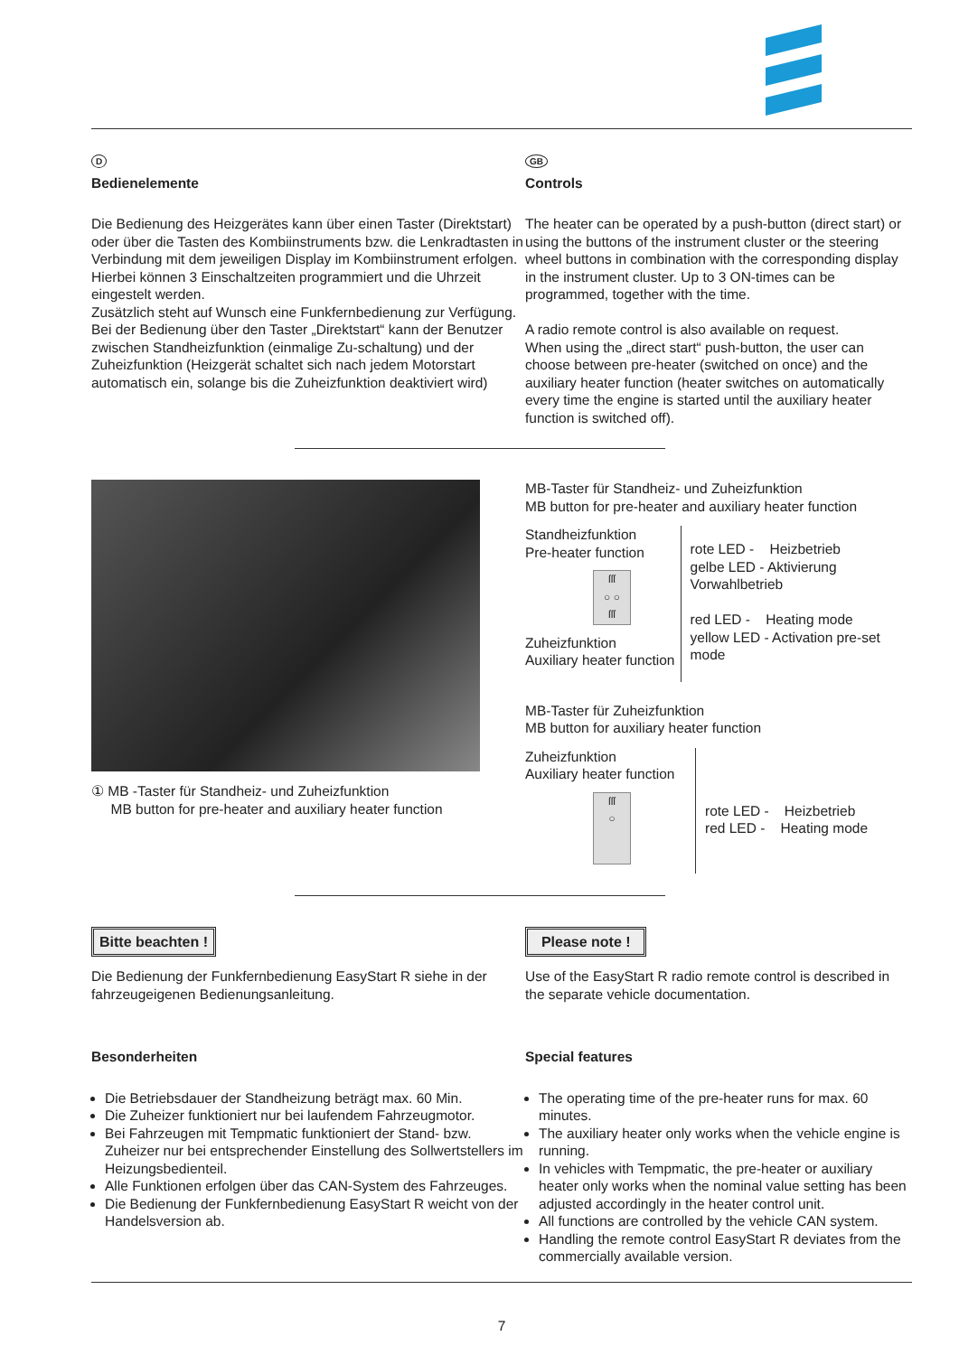D
Bedienelemente
Die Bedienung des Heizgerätes kann über einen Taster (Direktstart) oder über die Tasten des Kombiinstruments bzw. die Lenkradtasten in Verbindung mit dem jeweiligen Display im Kombiinstrument erfolgen.
Hierbei können 3 Einschaltzeiten programmiert und die Uhrzeit eingestelt werden.
Zusätzlich steht auf Wunsch eine Funkfernbedienung zur Verfügung.
Bei der Bedienung über den Taster „Direktstart“ kann der Benutzer zwischen Standheizfunktion (einmalige Zu-schaltung) und der Zuheizfunktion (Heizgerät schaltet sich nach jedem Motorstart automatisch ein, solange bis die Zuheizfunktion deaktiviert wird)
GB
Controls
The heater can be operated by a push-button (direct start) or using the buttons of the instrument cluster or the steering wheel buttons in combination with the corresponding display in the instrument cluster. Up to 3 ON-times can be programmed, together with the time.
A radio remote control is also available on request.
When using the „direct start“ push-button, the user can choose between pre-heater (switched on once) and the auxiliary heater function (heater switches on automatically every time the engine is started until the auxiliary heater function is switched off).
① MB -Taster für Standheiz- und Zuheizfunktion
MB button for pre-heater and auxiliary heater function
MB-Taster für Standheiz- und Zuheizfunktion
MB button for pre-heater and auxiliary heater function
Standheizfunktion
Pre-heater function
ſſſ
○ ○
ſſſ
Zuheizfunktion
Auxiliary heater function
rote LED - Heizbetrieb
gelbe LED - Aktivierung Vorwahlbetrieb
red LED - Heating mode
yellow LED - Activation pre-set mode
MB-Taster für Zuheizfunktion
MB button for auxiliary heater function
Zuheizfunktion
Auxiliary heater function
ſſſ
○
rote LED - Heizbetrieb
red LED - Heating mode
Bitte beachten !
Die Bedienung der Funkfernbedienung EasyStart R siehe in der fahrzeugeigenen Bedienungsanleitung.
Besonderheiten
Die Betriebsdauer der Standheizung beträgt max. 60 Min.
Die Zuheizer funktioniert nur bei laufendem Fahrzeugmotor.
Bei Fahrzeugen mit Tempmatic funktioniert der Stand- bzw. Zuheizer nur bei entsprechender Einstellung des Sollwertstellers im Heizungsbedienteil.
Alle Funktionen erfolgen über das CAN-System des Fahrzeuges.
Die Bedienung der Funkfernbedienung EasyStart R weicht von der Handelsversion ab.
Please note !
Use of the EasyStart R radio remote control is described in the separate vehicle documentation.
Special features
The operating time of the pre-heater runs for max. 60 minutes.
The auxiliary heater only works when the vehicle engine is running.
In vehicles with Tempmatic, the pre-heater or auxiliary heater only works when the nominal value setting has been adjusted accordingly in the heater control unit.
All functions are controlled by the vehicle CAN system.
Handling the remote control EasyStart R deviates from the commercially available version.
7